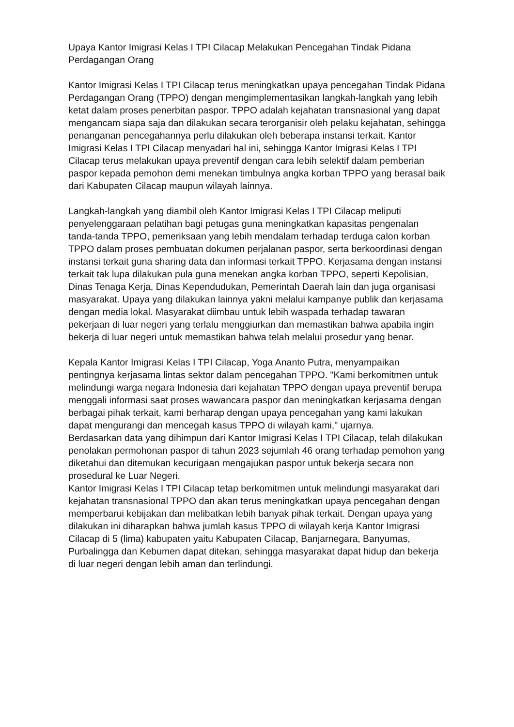Upaya Kantor Imigrasi Kelas I TPI Cilacap Melakukan Pencegahan Tindak Pidana Perdagangan Orang
Kantor Imigrasi Kelas I TPI Cilacap terus meningkatkan upaya pencegahan Tindak Pidana Perdagangan Orang (TPPO) dengan mengimplementasikan langkah-langkah yang lebih ketat dalam proses penerbitan paspor. TPPO adalah kejahatan transnasional yang dapat mengancam siapa saja dan dilakukan secara terorganisir oleh pelaku kejahatan, sehingga penanganan pencegahannya perlu dilakukan oleh beberapa instansi terkait. Kantor Imigrasi Kelas I TPI Cilacap menyadari hal ini, sehingga Kantor Imigrasi Kelas I TPI Cilacap terus melakukan upaya preventif dengan cara lebih selektif dalam pemberian paspor kepada pemohon demi menekan timbulnya angka korban TPPO yang berasal baik dari Kabupaten Cilacap maupun wilayah lainnya.
Langkah-langkah yang diambil oleh Kantor Imigrasi Kelas I TPI Cilacap meliputi penyelenggaraan pelatihan bagi petugas guna meningkatkan kapasitas pengenalan tanda-tanda TPPO, pemeriksaan yang lebih mendalam terhadap terduga calon korban TPPO dalam proses pembuatan dokumen perjalanan paspor, serta berkoordinasi dengan instansi terkait guna sharing data dan informasi terkait TPPO. Kerjasama dengan instansi terkait tak lupa dilakukan pula guna menekan angka korban TPPO, seperti Kepolisian, Dinas Tenaga Kerja, Dinas Kependudukan, Pemerintah Daerah lain dan juga organisasi masyarakat. Upaya yang dilakukan lainnya yakni melalui kampanye publik dan kerjasama dengan media lokal. Masyarakat diimbau untuk lebih waspada terhadap tawaran pekerjaan di luar negeri yang terlalu menggiurkan dan memastikan bahwa apabila ingin bekerja di luar negeri untuk memastikan bahwa telah melalui prosedur yang benar.
Kepala Kantor Imigrasi Kelas I TPI Cilacap, Yoga Ananto Putra, menyampaikan pentingnya kerjasama lintas sektor dalam pencegahan TPPO. "Kami berkomitmen untuk melindungi warga negara Indonesia dari kejahatan TPPO dengan upaya preventif berupa menggali informasi saat proses wawancara paspor dan meningkatkan kerjasama dengan berbagai pihak terkait, kami berharap dengan upaya pencegahan yang kami lakukan dapat mengurangi dan mencegah kasus TPPO di wilayah kami," ujarnya.
Berdasarkan data yang dihimpun dari Kantor Imigrasi Kelas I TPI Cilacap, telah dilakukan penolakan permohonan paspor di tahun 2023 sejumlah 46 orang terhadap pemohon yang diketahui dan ditemukan kecurigaan mengajukan paspor untuk bekerja secara non prosedural ke Luar Negeri.
Kantor Imigrasi Kelas I TPI Cilacap tetap berkomitmen untuk melindungi masyarakat dari kejahatan transnasional TPPO dan akan terus meningkatkan upaya pencegahan dengan memperbarui kebijakan dan melibatkan lebih banyak pihak terkait. Dengan upaya yang dilakukan ini diharapkan bahwa jumlah kasus TPPO di wilayah kerja Kantor Imigrasi Cilacap di 5 (lima) kabupaten yaitu Kabupaten Cilacap, Banjarnegara, Banyumas, Purbalingga dan Kebumen dapat ditekan, sehingga masyarakat dapat hidup dan bekerja di luar negeri dengan lebih aman dan terlindungi.